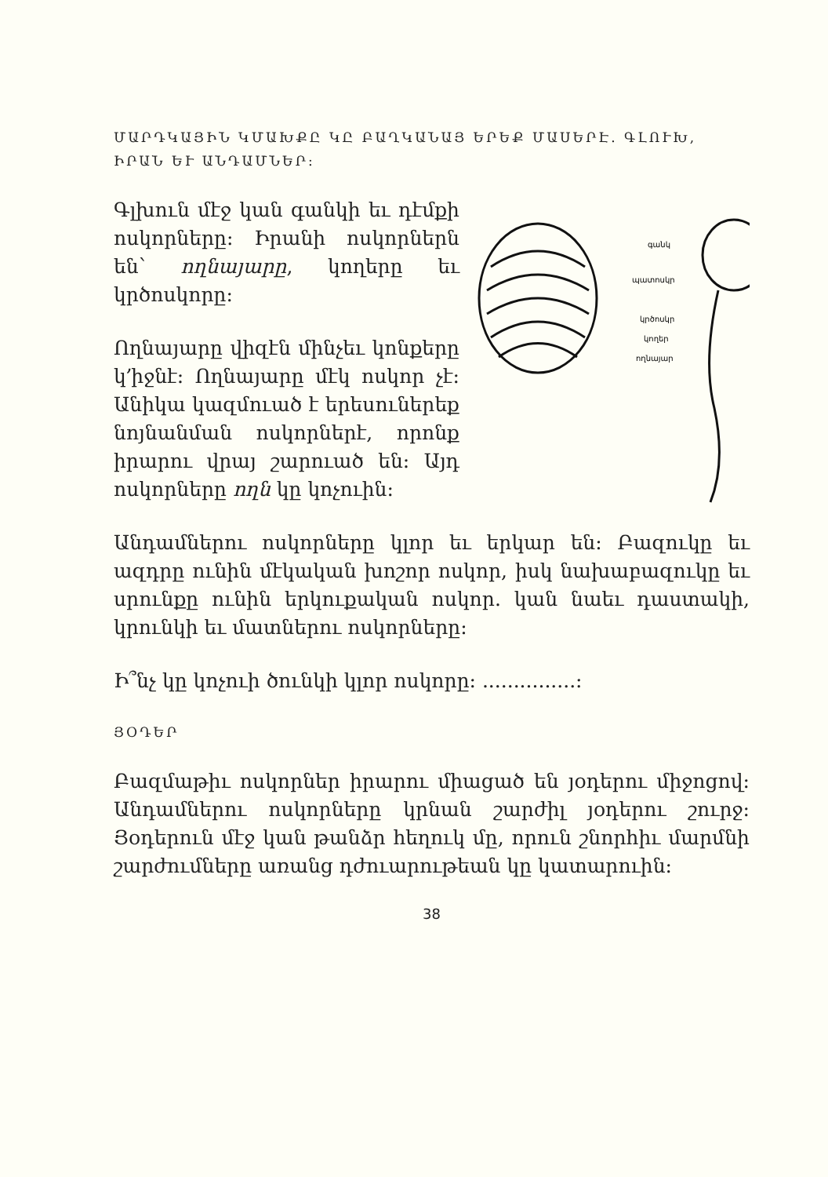ՄԱՐԴԿԱՅԻՆ ԿՄԱԽՔԸ ԿԸ ԲԱՂԿԱՆԱՅ ԵՐԵՔ ՄԱՍԵՐԷ. ԳԼՈՒԽ, ԻՐԱՆ ԵՒ ԱՆԴԱՄՆԵՐ:
գանկ
պատոսկր
կրծոսկր
կողեր
ողնայար
Գլխուն մէջ կան գանկի եւ դէմքի ոսկորները: Իրանի ոսկորներն են՝ ողնայարը, կողերը եւ կրծոսկորը:
Ողնայարը վիզէն մինչեւ կոնքերը կ՚իջնէ: Ողնայարը մէկ ոսկոր չէ: Անիկա կազմուած է երեսուներեք նոյնանման ոսկորներէ, որոնք իրարու վրայ շարուած են: Այդ ոսկորները ողն կը կոչուին:
Անդամներու ոսկորները կլոր եւ երկար են: Բազուկը եւ ազդրը ունին մէկական խոշոր ոսկոր, իսկ նախաբազուկը եւ սրունքը ունին երկուքական ոսկոր. կան նաեւ դաստակի, կրունկի եւ մատներու ոսկորները:
Ի՞նչ կը կոչուի ծունկի կլոր ոսկորը: ...............:
ՅՕԴԵՐ
Բազմաթիւ ոսկորներ իրարու միացած են յօդերու միջոցով: Անդամներու ոսկորները կրնան շարժիլ յօդերու շուրջ: Յօդերուն մէջ կան թանձր հեղուկ մը, որուն շնորհիւ մարմնի շարժումները առանց դժուարութեան կը կատարուին:
38